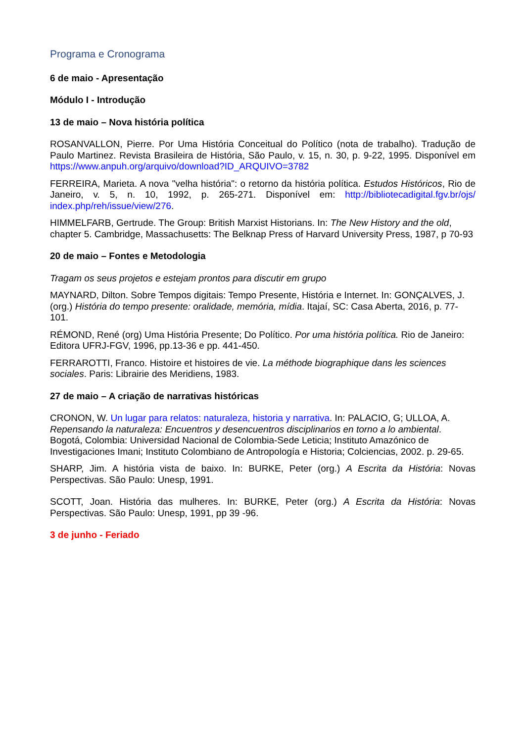Programa e Cronograma
6 de maio - Apresentação
Módulo I - Introdução
13 de maio – Nova história política
ROSANVALLON, Pierre. Por Uma História Conceitual do Político (nota de trabalho). Tradução de Paulo Martinez. Revista Brasileira de História, São Paulo, v. 15, n. 30, p. 9-22, 1995. Disponível em https://www.anpuh.org/arquivo/download?ID_ARQUIVO=3782
FERREIRA, Marieta. A nova "velha história": o retorno da história política. Estudos Históricos, Rio de Janeiro, v. 5, n. 10, 1992, p. 265-271. Disponível em: http://bibliotecadigital.fgv.br/ojs/ index.php/reh/issue/view/276.
HIMMELFARB, Gertrude. The Group: British Marxist Historians. In: The New History and the old, chapter 5. Cambridge, Massachusetts: The Belknap Press of Harvard University Press, 1987, p 70-93
20 de maio – Fontes e Metodologia
Tragam os seus projetos e estejam prontos para discutir em grupo
MAYNARD, Dilton. Sobre Tempos digitais: Tempo Presente, História e Internet. In: GONÇALVES, J. (org.) História do tempo presente: oralidade, memória, mídia. Itajaí, SC: Casa Aberta, 2016, p. 77-101.
RÉMOND, René (org) Uma História Presente; Do Político. Por uma história política. Rio de Janeiro: Editora UFRJ-FGV, 1996, pp.13-36 e pp. 441-450.
FERRAROTTI, Franco. Histoire et histoires de vie. La méthode biographique dans les sciences sociales. Paris: Librairie des Meridiens, 1983.
27 de maio – A criação de narrativas históricas
CRONON, W. Un lugar para relatos: naturaleza, historia y narrativa. In: PALACIO, G; ULLOA, A. Repensando la naturaleza: Encuentros y desencuentros disciplinarios en torno a lo ambiental. Bogotá, Colombia: Universidad Nacional de Colombia-Sede Leticia; Instituto Amazónico de Investigaciones Imani; Instituto Colombiano de Antropología e Historia; Colciencias, 2002. p. 29-65.
SHARP, Jim. A história vista de baixo. In: BURKE, Peter (org.) A Escrita da História: Novas Perspectivas. São Paulo: Unesp, 1991.
SCOTT, Joan. História das mulheres. In: BURKE, Peter (org.) A Escrita da História: Novas Perspectivas. São Paulo: Unesp, 1991, pp 39 -96.
3 de junho - Feriado